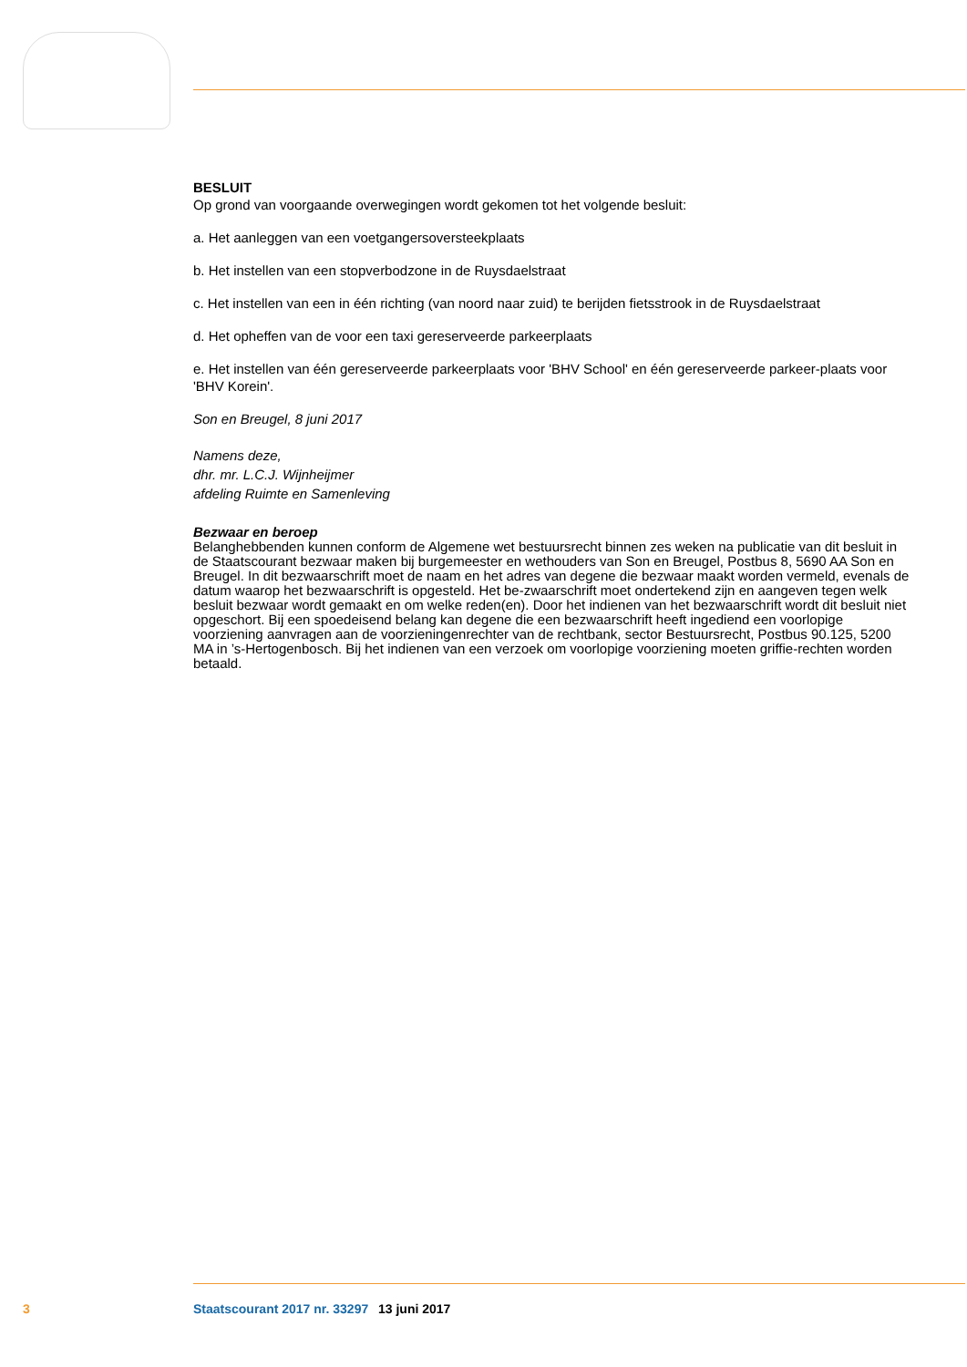BESLUIT
Op grond van voorgaande overwegingen wordt gekomen tot het volgende besluit:
a. Het aanleggen van een voetgangersoversteekplaats
b. Het instellen van een stopverbodzone in de Ruysdaelstraat
c. Het instellen van een in één richting (van noord naar zuid) te berijden fietsstrook in de Ruysdaelstraat
d. Het opheffen van de voor een taxi gereserveerde parkeerplaats
e. Het instellen van één gereserveerde parkeerplaats voor 'BHV School' en één gereserveerde parkeer-plaats voor 'BHV Korein'.
Son en Breugel, 8 juni 2017
Namens deze,
dhr. mr. L.C.J. Wijnheijmer
afdeling Ruimte en Samenleving
Bezwaar en beroep
Belanghebbenden kunnen conform de Algemene wet bestuursrecht binnen zes weken na publicatie van dit besluit in de Staatscourant bezwaar maken bij burgemeester en wethouders van Son en Breugel, Postbus 8, 5690 AA Son en Breugel. In dit bezwaarschrift moet de naam en het adres van degene die bezwaar maakt worden vermeld, evenals de datum waarop het bezwaarschrift is opgesteld. Het be-zwaarschrift moet ondertekend zijn en aangeven tegen welk besluit bezwaar wordt gemaakt en om welke reden(en). Door het indienen van het bezwaarschrift wordt dit besluit niet opgeschort. Bij een spoedeisend belang kan degene die een bezwaarschrift heeft ingediend een voorlopige voorziening aanvragen aan de voorzieningenrechter van de rechtbank, sector Bestuursrecht, Postbus 90.125, 5200 MA in ’s-Hertogenbosch. Bij het indienen van een verzoek om voorlopige voorziening moeten griffie-rechten worden betaald.
3 Staatscourant 2017 nr. 33297 13 juni 2017